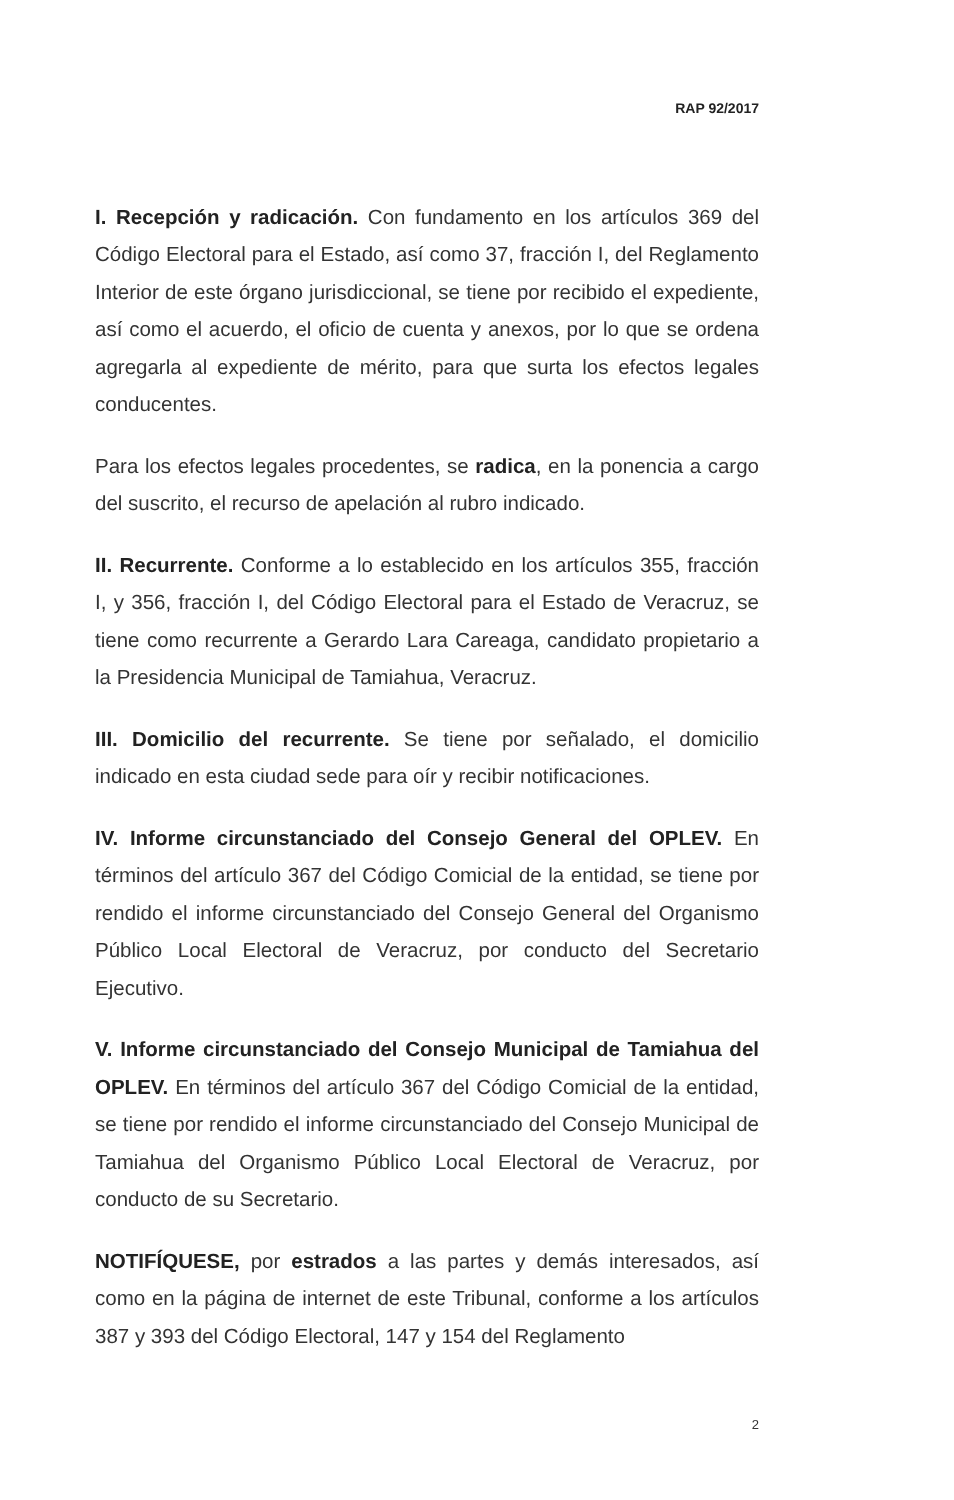RAP 92/2017
I. Recepción y radicación. Con fundamento en los artículos 369 del Código Electoral para el Estado, así como 37, fracción I, del Reglamento Interior de este órgano jurisdiccional, se tiene por recibido el expediente, así como el acuerdo, el oficio de cuenta y anexos, por lo que se ordena agregarla al expediente de mérito, para que surta los efectos legales conducentes.
Para los efectos legales procedentes, se radica, en la ponencia a cargo del suscrito, el recurso de apelación al rubro indicado.
II. Recurrente. Conforme a lo establecido en los artículos 355, fracción I, y 356, fracción I, del Código Electoral para el Estado de Veracruz, se tiene como recurrente a Gerardo Lara Careaga, candidato propietario a la Presidencia Municipal de Tamiahua, Veracruz.
III. Domicilio del recurrente. Se tiene por señalado, el domicilio indicado en esta ciudad sede para oír y recibir notificaciones.
IV. Informe circunstanciado del Consejo General del OPLEV. En términos del artículo 367 del Código Comicial de la entidad, se tiene por rendido el informe circunstanciado del Consejo General del Organismo Público Local Electoral de Veracruz, por conducto del Secretario Ejecutivo.
V. Informe circunstanciado del Consejo Municipal de Tamiahua del OPLEV. En términos del artículo 367 del Código Comicial de la entidad, se tiene por rendido el informe circunstanciado del Consejo Municipal de Tamiahua del Organismo Público Local Electoral de Veracruz, por conducto de su Secretario.
NOTIFÍQUESE, por estrados a las partes y demás interesados, así como en la página de internet de este Tribunal, conforme a los artículos 387 y 393 del Código Electoral, 147 y 154 del Reglamento
2